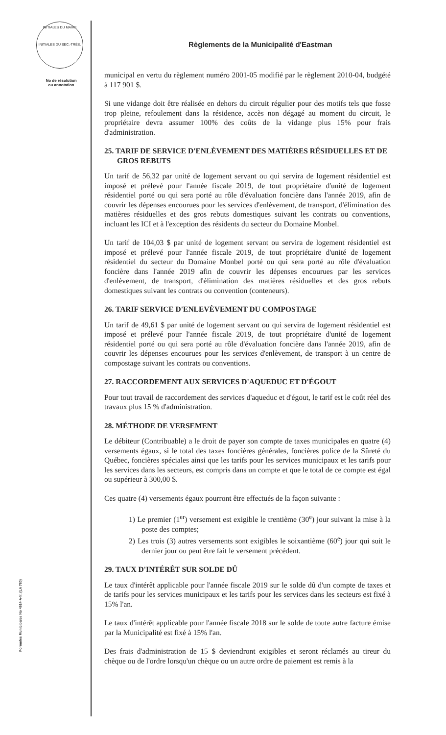INITIALES DU MAIRE
INITIALES DU SEC.-TRÉS.
No de résolution
ou annotation
Formules Municipales No 4614-A-fr. (LA 780)
Règlements de la Municipalité d'Eastman
municipal en vertu du règlement numéro 2001-05 modifié par le règlement 2010-04, budgété à 117 901 $.
Si une vidange doit être réalisée en dehors du circuit régulier pour des motifs tels que fosse trop pleine, refoulement dans la résidence, accès non dégagé au moment du circuit, le propriétaire devra assumer 100% des coûts de la vidange plus 15% pour frais d'administration.
25. TARIF DE SERVICE D'ENLÈVEMENT DES MATIÈRES RÉSIDUELLES ET DE GROS REBUTS
Un tarif de 56,32 par unité de logement servant ou qui servira de logement résidentiel est imposé et prélevé pour l'année fiscale 2019, de tout propriétaire d'unité de logement résidentiel porté ou qui sera porté au rôle d'évaluation foncière dans l'année 2019, afin de couvrir les dépenses encourues pour les services d'enlèvement, de transport, d'élimination des matières résiduelles et des gros rebuts domestiques suivant les contrats ou conventions, incluant les ICI et à l'exception des résidents du secteur du Domaine Monbel.
Un tarif de 104,03 $ par unité de logement servant ou servira de logement résidentiel est imposé et prélevé pour l'année fiscale 2019, de tout propriétaire d'unité de logement résidentiel du secteur du Domaine Monbel porté ou qui sera porté au rôle d'évaluation foncière dans l'année 2019 afin de couvrir les dépenses encourues par les services d'enlèvement, de transport, d'élimination des matières résiduelles et des gros rebuts domestiques suivant les contrats ou convention (conteneurs).
26. TARIF SERVICE D'ENLEVÈVEMENT DU COMPOSTAGE
Un tarif de 49,61 $ par unité de logement servant ou qui servira de logement résidentiel est imposé et prélevé pour l'année fiscale 2019, de tout propriétaire d'unité de logement résidentiel porté ou qui sera porté au rôle d'évaluation foncière dans l'année 2019, afin de couvrir les dépenses encourues pour les services d'enlèvement, de transport à un centre de compostage suivant les contrats ou conventions.
27. RACCORDEMENT AUX SERVICES D'AQUEDUC ET D'ÉGOUT
Pour tout travail de raccordement des services d'aqueduc et d'égout, le tarif est le coût réel des travaux plus 15 % d'administration.
28. MÉTHODE DE VERSEMENT
Le débiteur (Contribuable) a le droit de payer son compte de taxes municipales en quatre (4) versements égaux, si le total des taxes foncières générales, foncières police de la Sûreté du Québec, foncières spéciales ainsi que les tarifs pour les services municipaux et les tarifs pour les services dans les secteurs, est compris dans un compte et que le total de ce compte est égal ou supérieur à 300,00 $.
Ces quatre (4) versements égaux pourront être effectués de la façon suivante :
1) Le premier (1<sup>er</sup>) versement est exigible le trentième (30<sup>e</sup>) jour suivant la mise à la poste des comptes;
2) Les trois (3) autres versements sont exigibles le soixantième (60<sup>e</sup>) jour qui suit le dernier jour ou peut être fait le versement précédent.
29. TAUX D'INTÉRÊT SUR SOLDE DÛ
Le taux d'intérêt applicable pour l'année fiscale 2019 sur le solde dû d'un compte de taxes et de tarifs pour les services municipaux et les tarifs pour les services dans les secteurs est fixé à 15% l'an.
Le taux d'intérêt applicable pour l'année fiscale 2018 sur le solde de toute autre facture émise par la Municipalité est fixé à 15% l'an.
Des frais d'administration de 15 $ deviendront exigibles et seront réclamés au tireur du chèque ou de l'ordre lorsqu'un chèque ou un autre ordre de paiement est remis à la